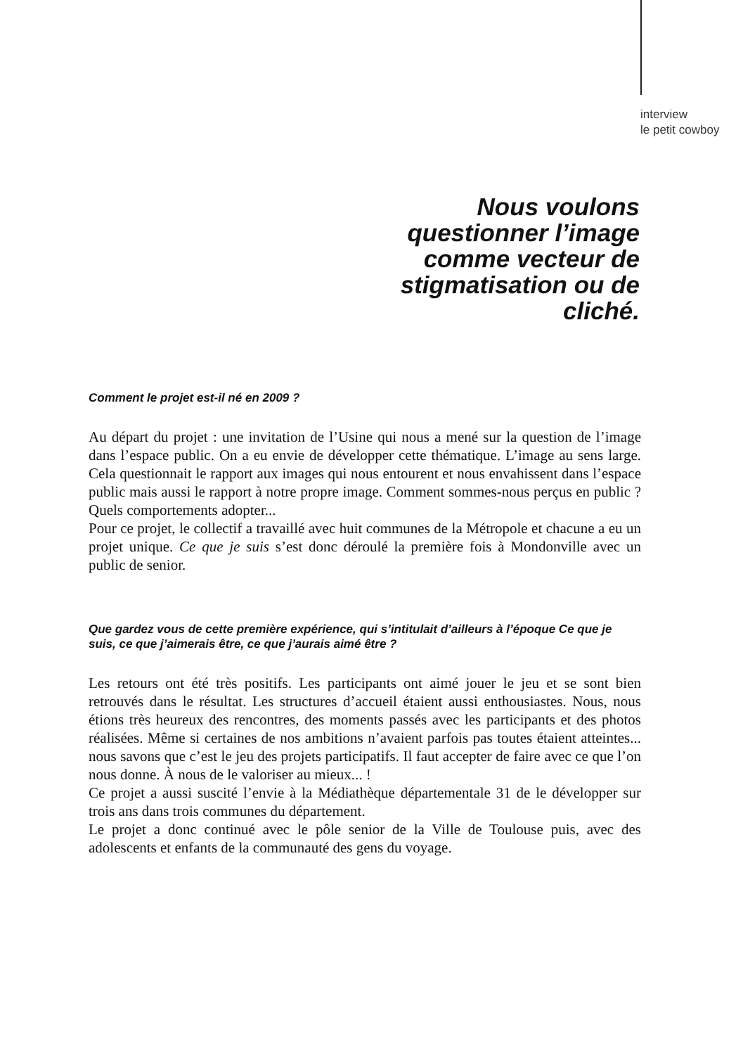interview
le petit cowboy
Nous voulons questionner l’image comme vecteur de stigmatisation ou de cliché.
Comment le projet est-il né en 2009 ?
Au départ du projet : une invitation de l’Usine qui nous a mené sur la question de l’image dans l’espace public. On a eu envie de développer cette thématique. L’image au sens large. Cela questionnait le rapport aux images qui nous entourent et nous envahissent dans l’espace public mais aussi le rapport à notre propre image. Comment sommes-nous perçus en public ? Quels comportements adopter...
Pour ce projet, le collectif a travaillé avec huit communes de la Métropole et chacune a eu un projet unique. Ce que je suis s’est donc déroulé la première fois à Mondonville avec un public de senior.
Que gardez vous de cette première expérience, qui s’intitulait d’ailleurs à l’époque Ce que je suis, ce que j’aimerais être, ce que j’aurais aimé être ?
Les retours ont été très positifs. Les participants ont aimé jouer le jeu et se sont bien retrouvés dans le résultat. Les structures d’accueil étaient aussi enthousiastes. Nous, nous étions très heureux des rencontres, des moments passés avec les participants et des photos réalisées. Même si certaines de nos ambitions n’avaient parfois pas toutes étaient atteintes... nous savons que c’est le jeu des projets participatifs. Il faut accepter de faire avec ce que l’on nous donne. À nous de le valoriser au mieux... !
Ce projet a aussi suscité l’envie à la Médiathèque départementale 31 de le développer sur trois ans dans trois communes du département.
Le projet a donc continué avec le pôle senior de la Ville de Toulouse puis, avec des adolescents et enfants de la communauté des gens du voyage.